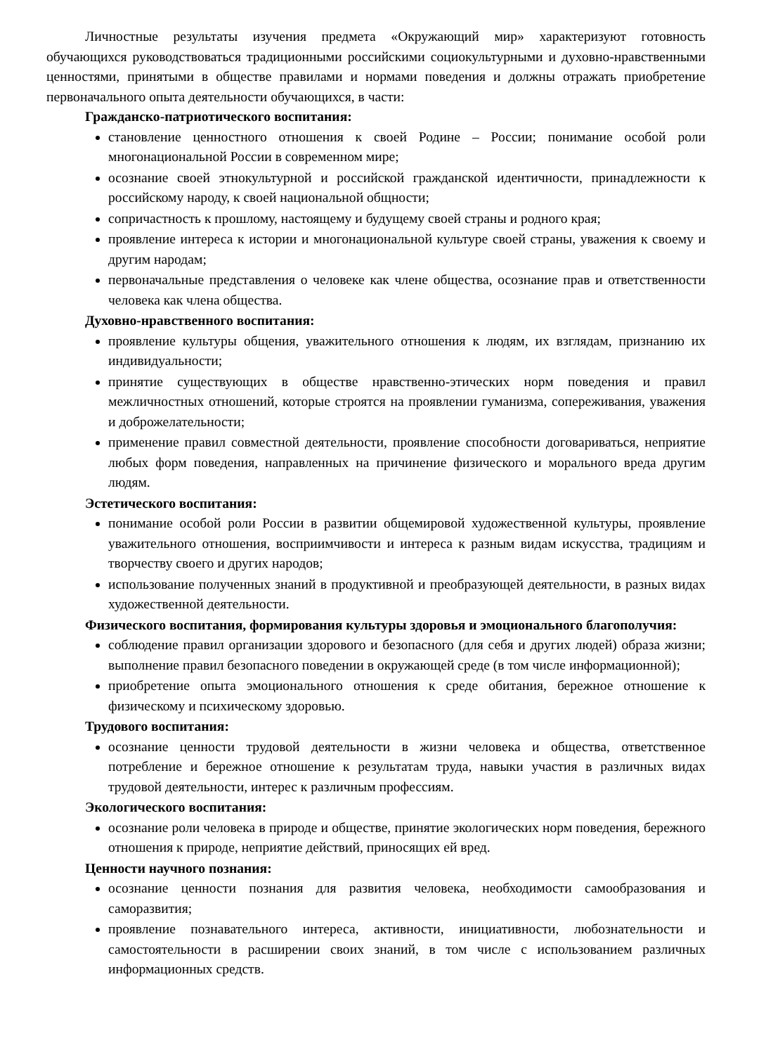Личностные результаты изучения предмета «Окружающий мир» характеризуют готовность обучающихся руководствоваться традиционными российскими социокультурными и духовно-нравственными ценностями, принятыми в обществе правилами и нормами поведения и должны отражать приобретение первоначального опыта деятельности обучающихся, в части:
Гражданско-патриотического воспитания:
становление ценностного отношения к своей Родине – России; понимание особой роли многонациональной России в современном мире;
осознание своей этнокультурной и российской гражданской идентичности, принадлежности к российскому народу, к своей национальной общности;
сопричастность к прошлому, настоящему и будущему своей страны и родного края;
проявление интереса к истории и многонациональной культуре своей страны, уважения к своему и другим народам;
первоначальные представления о человеке как члене общества, осознание прав и ответственности человека как члена общества.
Духовно-нравственного воспитания:
проявление культуры общения, уважительного отношения к людям, их взглядам, признанию их индивидуальности;
принятие существующих в обществе нравственно-этических норм поведения и правил межличностных отношений, которые строятся на проявлении гуманизма, сопереживания, уважения и доброжелательности;
применение правил совместной деятельности, проявление способности договариваться, неприятие любых форм поведения, направленных на причинение физического и морального вреда другим людям.
Эстетического воспитания:
понимание особой роли России в развитии общемировой художественной культуры, проявление уважительного отношения, восприимчивости и интереса к разным видам искусства, традициям и творчеству своего и других народов;
использование полученных знаний в продуктивной и преобразующей деятельности, в разных видах художественной деятельности.
Физического воспитания, формирования культуры здоровья и эмоционального благополучия:
соблюдение правил организации здорового и безопасного (для себя и других людей) образа жизни; выполнение правил безопасного поведении в окружающей среде (в том числе информационной);
приобретение опыта эмоционального отношения к среде обитания, бережное отношение к физическому и психическому здоровью.
Трудового воспитания:
осознание ценности трудовой деятельности в жизни человека и общества, ответственное потребление и бережное отношение к результатам труда, навыки участия в различных видах трудовой деятельности, интерес к различным профессиям.
Экологического воспитания:
осознание роли человека в природе и обществе, принятие экологических норм поведения, бережного отношения к природе, неприятие действий, приносящих ей вред.
Ценности научного познания:
осознание ценности познания для развития человека, необходимости самообразования и саморазвития;
проявление познавательного интереса, активности, инициативности, любознательности и самостоятельности в расширении своих знаний, в том числе с использованием различных информационных средств.